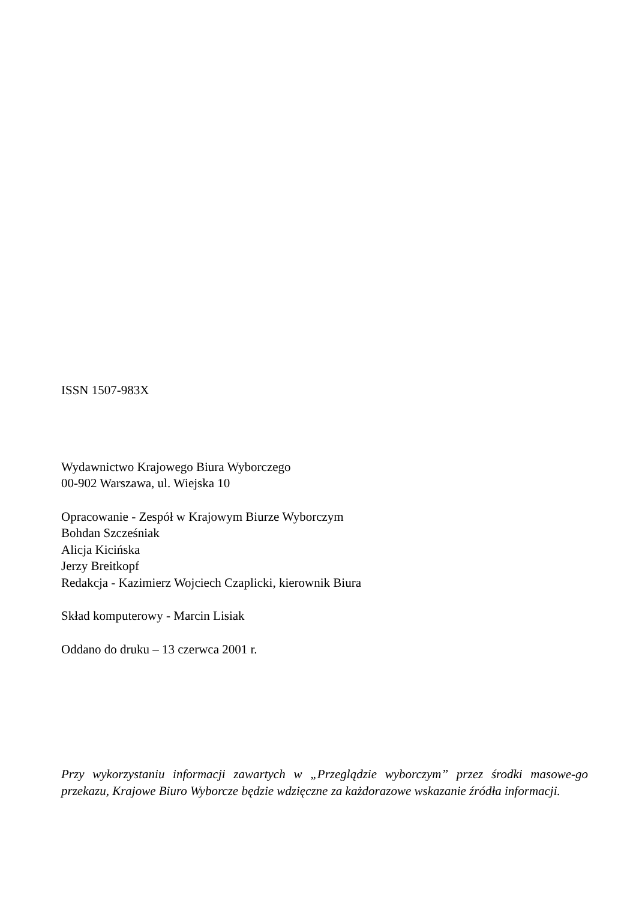ISSN 1507-983X
Wydawnictwo Krajowego Biura Wyborczego
00-902 Warszawa, ul. Wiejska 10
Opracowanie - Zespół w Krajowym Biurze Wyborczym
Bohdan Szcześniak
Alicja Kicińska
Jerzy Breitkopf
Redakcja - Kazimierz Wojciech Czaplicki, kierownik Biura
Skład komputerowy - Marcin Lisiak
Oddano do druku – 13 czerwca 2001 r.
Przy wykorzystaniu informacji zawartych w „Przeglądzie wyborczym” przez środki masowe-go przekazu, Krajowe Biuro Wyborcze będzie wdzięczne za każdorazowe wskazanie źródła informacji.